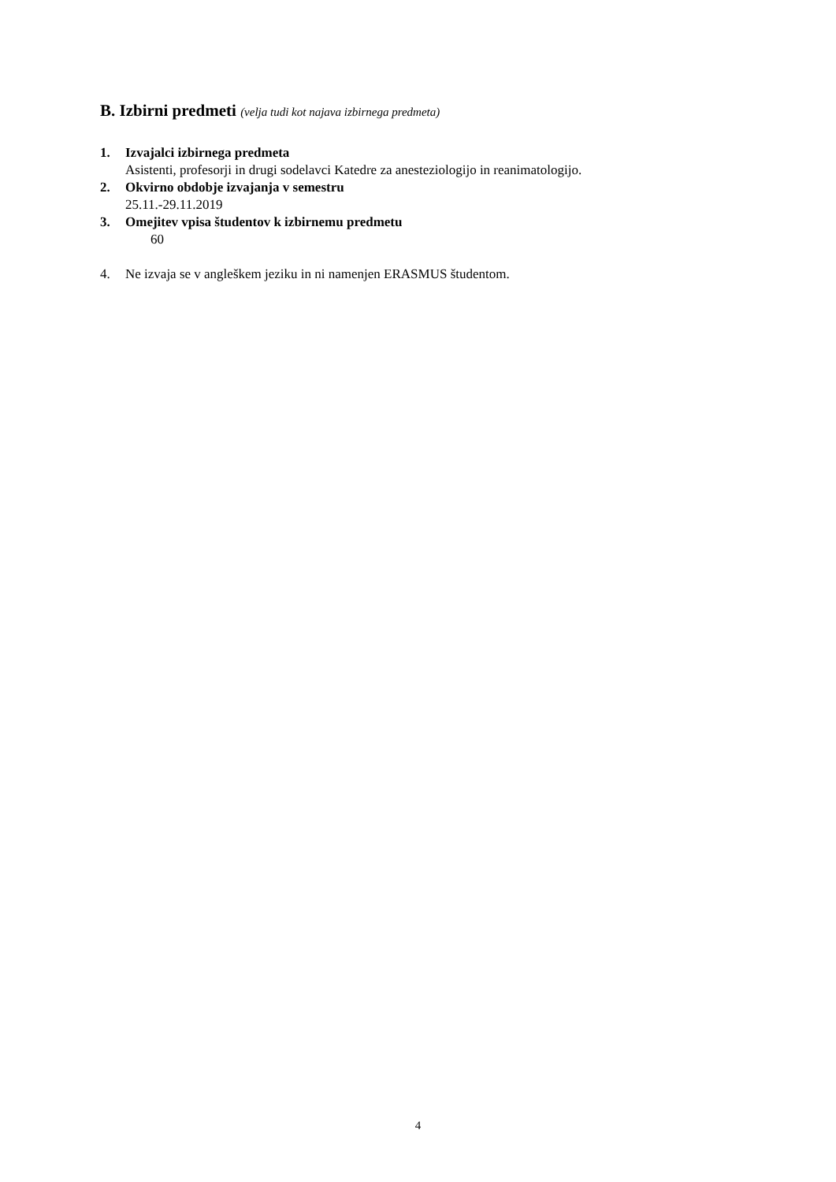B. Izbirni predmeti (velja tudi kot najava izbirnega predmeta)
1. Izvajalci izbirnega predmeta
Asistenti, profesorji in drugi sodelavci Katedre za anesteziologijo in reanimatologijo.
2. Okvirno obdobje izvajanja v semestru
25.11.-29.11.2019
3. Omejitev vpisa študentov k izbirnemu predmetu
60
4. Ne izvaja se v angleškem jeziku in ni namenjen ERASMUS študentom.
4